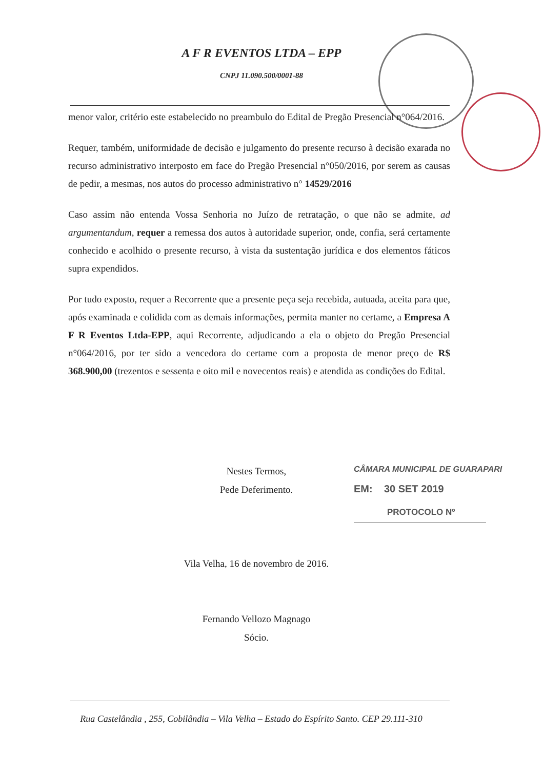A F R EVENTOS LTDA – EPP
CNPJ 11.090.500/0001-88
menor valor, critério este estabelecido no preambulo do Edital de Pregão Presencial n°064/2016.
Requer, também, uniformidade de decisão e julgamento do presente recurso à decisão exarada no recurso administrativo interposto em face do Pregão Presencial n°050/2016, por serem as causas de pedir, a mesmas, nos autos do processo administrativo n° 14529/2016
Caso assim não entenda Vossa Senhoria no Juízo de retratação, o que não se admite, ad argumentandum, requer a remessa dos autos à autoridade superior, onde, confia, será certamente conhecido e acolhido o presente recurso, à vista da sustentação jurídica e dos elementos fáticos supra expendidos.
Por tudo exposto, requer a Recorrente que a presente peça seja recebida, autuada, aceita para que, após examinada e colidida com as demais informações, permita manter no certame, a Empresa A F R Eventos Ltda-EPP, aqui Recorrente, adjudicando a ela o objeto do Pregão Presencial n°064/2016, por ter sido a vencedora do certame com a proposta de menor preço de R$ 368.900,00 (trezentos e sessenta e oito mil e novecentos reais) e atendida as condições do Edital.
Nestes Termos,
Pede Deferimento.
Vila Velha, 16 de novembro de 2016.
Fernando Vellozo Magnago
Sócio.
CÂMARA MUNICIPAL DE GUARAPARI
EM: 30 SET 2019
PROTOCOLO Nº
Rua Castelândia , 255, Cobilândia – Vila Velha – Estado do Espírito Santo. CEP 29.111-310